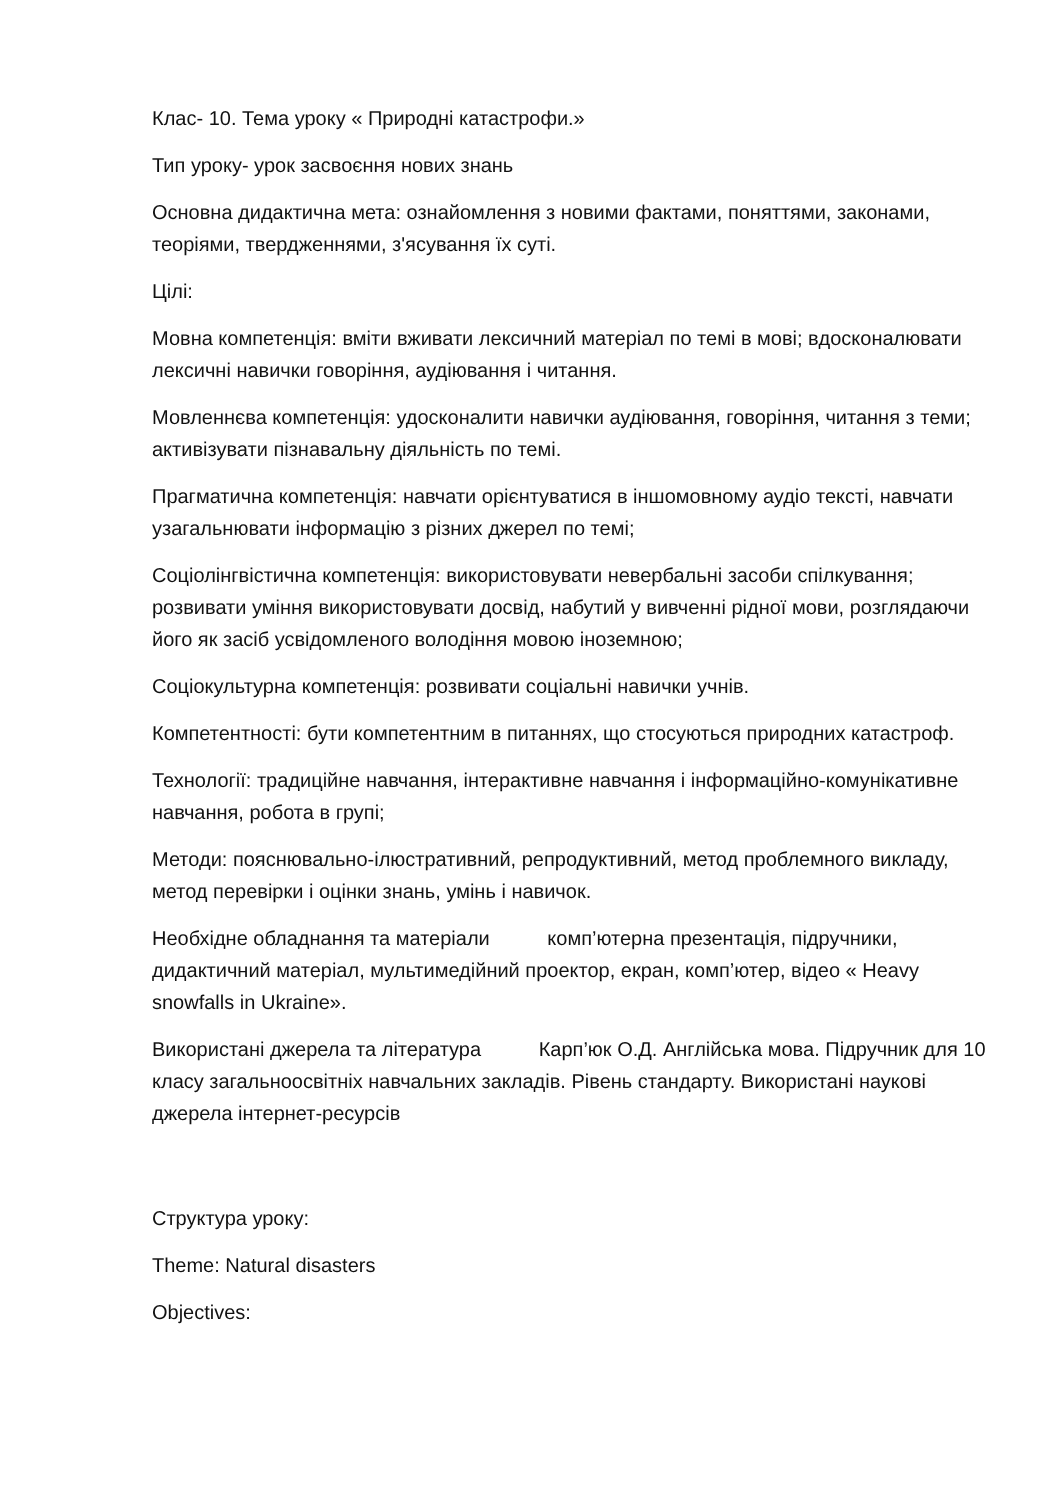Клас- 10. Тема уроку « Природні катастрофи.»
Тип уроку- урок засвоєння нових знань
Основна дидактична мета: ознайомлення з новими фактами, поняттями, законами, теоріями, твердженнями, з'ясування їх суті.
Цілі:
Мовна компетенція: вміти вживати лексичний матеріал по темі в мові; вдосконалювати лексичні навички говоріння, аудіювання і читання.
Мовленнєва компетенція: удосконалити навички аудіювання, говоріння, читання з теми; активізувати пізнавальну діяльність по темі.
Прагматична компетенція: навчати орієнтуватися в іншомовному аудіо тексті, навчати узагальнювати інформацію з різних джерел по темі;
Соціолінгвістична компетенція: використовувати невербальні засоби спілкування; розвивати уміння використовувати досвід, набутий у вивченні рідної мови, розглядаючи його як засіб усвідомленого володіння мовою іноземною;
Соціокультурна компетенція: розвивати соціальні навички учнів.
Компетентності: бути компетентним в питаннях, що стосуються природних катастроф.
Технології: традиційне навчання, інтерактивне навчання і інформаційно-комунікативне навчання, робота в групі;
Методи: пояснювально-ілюстративний, репродуктивний, метод проблемного викладу, метод перевірки і оцінки знань, умінь і навичок.
Необхідне обладнання та матеріали комп’ютерна презентація, підручники, дидактичний матеріал, мультимедійний проектор, екран, комп’ютер, відео « Heavy snowfalls in Ukraine».
Використані джерела та література Карп’юк О.Д. Англійська мова. Підручник для 10 класу загальноосвітніх навчальних закладів. Рівень стандарту. Використані наукові джерела інтернет-ресурсів
Структура уроку:
Theme: Natural disasters
Objectives: